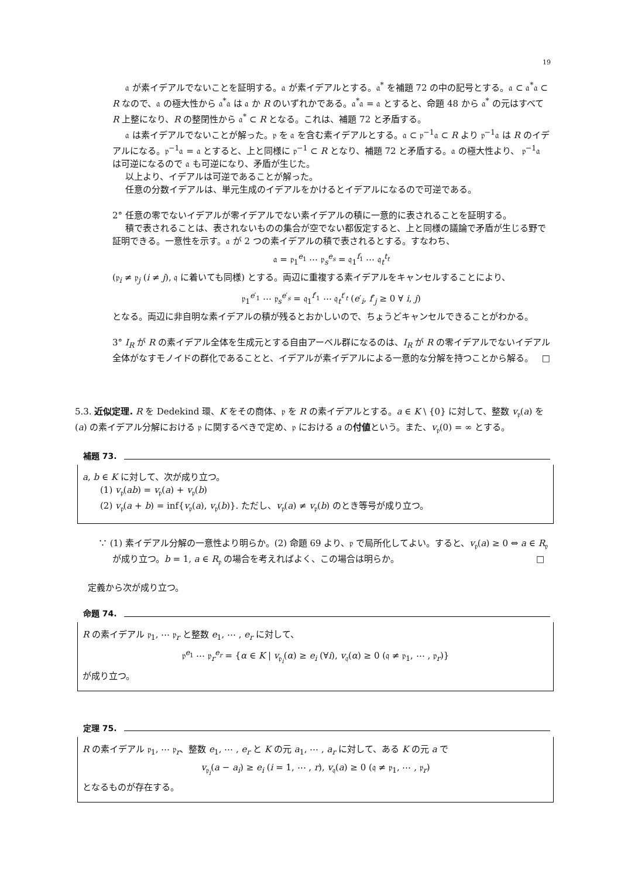19
𝔞 が素イデアルでないことを証明する。𝔞 が素イデアルとする。𝔞<sup>*</sup> を補題 72 の中の記号とする。𝔞 ⊂ 𝔞<sup>*</sup>𝔞 ⊂ R なので、𝔞 の極大性から 𝔞<sup>*</sup>𝔞 は 𝔞 か R のいずれかである。𝔞<sup>*</sup>𝔞 = 𝔞 とすると、命題 48 から 𝔞<sup>*</sup> の元はすべて R 上整になり、R の整閉性から 𝔞<sup>*</sup> ⊂ R となる。これは、補題 72 と矛盾する。
𝔞 は素イデアルでないことが解った。𝔭 を 𝔞 を含む素イデアルとする。𝔞 ⊂ 𝔭<sup>−1</sup>𝔞 ⊂ R より 𝔭<sup>−1</sup>𝔞 は R のイデアルになる。𝔭<sup>−1</sup>𝔞 = 𝔞 とすると、上と同様に 𝔭<sup>−1</sup> ⊂ R となり、補題 72 と矛盾する。𝔞 の極大性より、 𝔭<sup>−1</sup>𝔞 は可逆になるので 𝔞 も可逆になり、矛盾が生じた。
以上より、イデアルは可逆であることが解った。
任意の分数イデアルは、単元生成のイデアルをかけるとイデアルになるので可逆である。
2° 任意の零でないイデアルが零イデアルでない素イデアルの積に一意的に表されることを証明する。
積で表されることは、表されないものの集合が空でない都仮定すると、上と同様の議論で矛盾が生じる野で証明できる。一意性を示す。𝔞 が 2 つの素イデアルの積で表されるとする。すなわち、
𝔞 = 𝔭<sub>1</sub><sup>e<sub>1</sub></sup> ⋯ 𝔭<sub>s</sub><sup>e<sub>s</sub></sup> = 𝔮<sub>1</sub><sup>f<sub>1</sub></sup> ⋯ 𝔮<sub>t</sub><sup>t<sub>t</sub></sup>
(𝔭<sub>i</sub> ≠ 𝔭<sub>j</sub> (i ≠ j), 𝔮 に着いても同様) とする。両辺に重複する素イデアルをキャンセルすることにより、
𝔭<sub>1</sub><sup>e′<sub>1</sub></sup> ⋯ 𝔭<sub>s</sub><sup>e′<sub>s</sub></sup> = 𝔮<sub>1</sub><sup>f′<sub>1</sub></sup> ⋯ 𝔮<sub>t</sub><sup>t′<sub>t</sub></sup> (e′<sub>i</sub>, f′<sub>j</sub> ≥ 0 ∀ i, j)
となる。両辺に非自明な素イデアルの積が残るとおかしいので、ちょうどキャンセルできることがわかる。
3° I<sub>R</sub> が R の素イデアル全体を生成元とする自由アーベル群になるのは、I<sub>R</sub> が R の零イデアルでないイデアル全体がなすモノイドの群化であることと、イデアルが素イデアルによる一意的な分解を持つことから解る。 □
5.3. 近似定理. R を Dedekind 環、K をその商体、𝔭 を R の素イデアルとする。a ∈ K \ {0} に対して、整数 v<sub>𝔭</sub>(a) を (a) の素イデアル分解における 𝔭 に関するべきで定め、𝔭 における a の付値という。また、v<sub>𝔭</sub>(0) = ∞ とする。
補題 73.
a, b ∈ K に対して、次が成り立つ。
(1) v<sub>𝔭</sub>(ab) = v<sub>𝔭</sub>(a) + v<sub>𝔭</sub>(b)
(2) v<sub>𝔭</sub>(a + b) = inf{v<sub>𝔭</sub>(a), v<sub>𝔭</sub>(b)}. ただし、v<sub>𝔭</sub>(a) ≠ v<sub>𝔭</sub>(b) のとき等号が成り立つ。
∵ (1) 素イデアル分解の一意性より明らか。(2) 命題 69 より、𝔭 で局所化してよい。すると、v<sub>𝔭</sub>(a) ≥ 0 ⇔ a ∈ R<sub>𝔭</sub> が成り立つ。b = 1, a ∈ R<sub>𝔭</sub> の場合を考えればよく、この場合は明らか。 □
定義から次が成り立つ。
命題 74.
R の素イデアル 𝔭<sub>1</sub>, ⋯ 𝔭<sub>r</sub> と整数 e<sub>1</sub>, ⋯ , e<sub>r</sub> に対して、
𝔭<sup>e<sub>1</sub></sup> ⋯ 𝔭<sub>r</sub><sup>e<sub>r</sub></sup> = {α ∈ K | v<sub>𝔭<sub>i</sub></sub>(α) ≥ e<sub>i</sub> (∀i), v<sub>𝔮</sub>(α) ≥ 0 (𝔮 ≠ 𝔭<sub>1</sub>, ⋯ , 𝔭<sub>r</sub>)}
が成り立つ。
定理 75.
R の素イデアル 𝔭<sub>1</sub>, ⋯ 𝔭<sub>r</sub>、整数 e<sub>1</sub>, ⋯ , e<sub>r</sub> と K の元 a<sub>1</sub>, ⋯ , a<sub>r</sub> に対して、ある K の元 a で
v<sub>𝔭<sub>i</sub></sub>(a − a<sub>i</sub>) ≥ e<sub>i</sub> (i = 1, ⋯ , r), v<sub>𝔮</sub>(a) ≥ 0 (𝔮 ≠ 𝔭<sub>1</sub>, ⋯ , 𝔭<sub>r</sub>)
となるものが存在する。